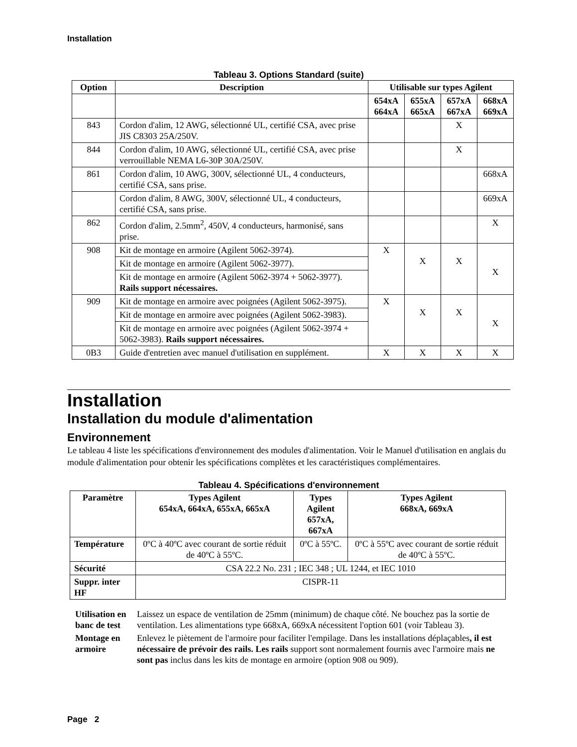Installation
Tableau 3. Options Standard (suite)
| Option | Description | Utilisable sur types Agilent | | | |
| --- | --- | --- | --- | --- | --- |
| | | 654xA 664xA | 655xA 665xA | 657xA 667xA | 668xA 669xA |
| 843 | Cordon d'alim, 12 AWG, sélectionné UL, certifié CSA, avec prise JIS C8303 25A/250V. | | | X | |
| 844 | Cordon d'alim, 10 AWG, sélectionné UL, certifié CSA, avec prise verrouillable NEMA L6-30P 30A/250V. | | | X | |
| 861 | Cordon d'alim, 10 AWG, 300V, sélectionné UL, 4 conducteurs, certifié CSA, sans prise. | | | | 668xA |
| | Cordon d'alim, 8 AWG, 300V, sélectionné UL, 4 conducteurs, certifié CSA, sans prise. | | | | 669xA |
| 862 | Cordon d'alim, 2.5mm<sup>2</sup>, 450V, 4 conducteurs, harmonisé, sans prise. | | | | X |
| 908 | Kit de montage en armoire (Agilent 5062-3974). | X | X | X | X |
| | Kit de montage en armoire (Agilent 5062-3977). | | | | |
| | Kit de montage en armoire (Agilent 5062-3974 + 5062-3977). Rails support nécessaires. | | | | |
| 909 | Kit de montage en armoire avec poignées (Agilent 5062-3975). | X | X | X | X |
| | Kit de montage en armoire avec poignées (Agilent 5062-3983). | | | | |
| | Kit de montage en armoire avec poignées (Agilent 5062-3974 + 5062-3983). Rails support nécessaires. | | | | |
| 0B3 | Guide d'entretien avec manuel d'utilisation en supplément. | X | X | X | X |
Installation
Installation du module d'alimentation
Environnement
Le tableau 4 liste les spécifications d'environnement des modules d'alimentation. Voir le Manuel d'utilisation en anglais du module d'alimentation pour obtenir les spécifications complètes et les caractéristiques complémentaires.
Tableau 4. Spécifications d'environnement
| Paramètre | Types Agilent 654xA, 664xA, 655xA, 665xA | Types Agilent 657xA, 667xA | Types Agilent 668xA, 669xA |
| --- | --- | --- | --- |
| Température | 0ºC à 40ºC avec courant de sortie réduit de 40ºC à 55ºC. | 0ºC à 55ºC. | 0ºC à 55ºC avec courant de sortie réduit de 40ºC à 55ºC. |
| Sécurité | CSA 22.2 No. 231 ; IEC 348 ; UL 1244, et IEC 1010 | | |
| Suppr. inter HF | CISPR-11 | | |
| Utilisation en banc de test | Laissez un espace de ventilation de 25mm (minimum) de chaque côté. Ne bouchez pas la sortie de ventilation. Les alimentations type 668xA, 669xA nécessitent l'option 601 (voir Tableau 3). |
| Montage en armoire | Enlevez le piètement de l'armoire pour faciliter l'empilage. Dans les installations déplaçables , il est nécessaire de prévoir des rails. Les rails support sont normalement fournis avec l'armoire mais ne sont pas inclus dans les kits de montage en armoire (option 908 ou 909). |
Page 2